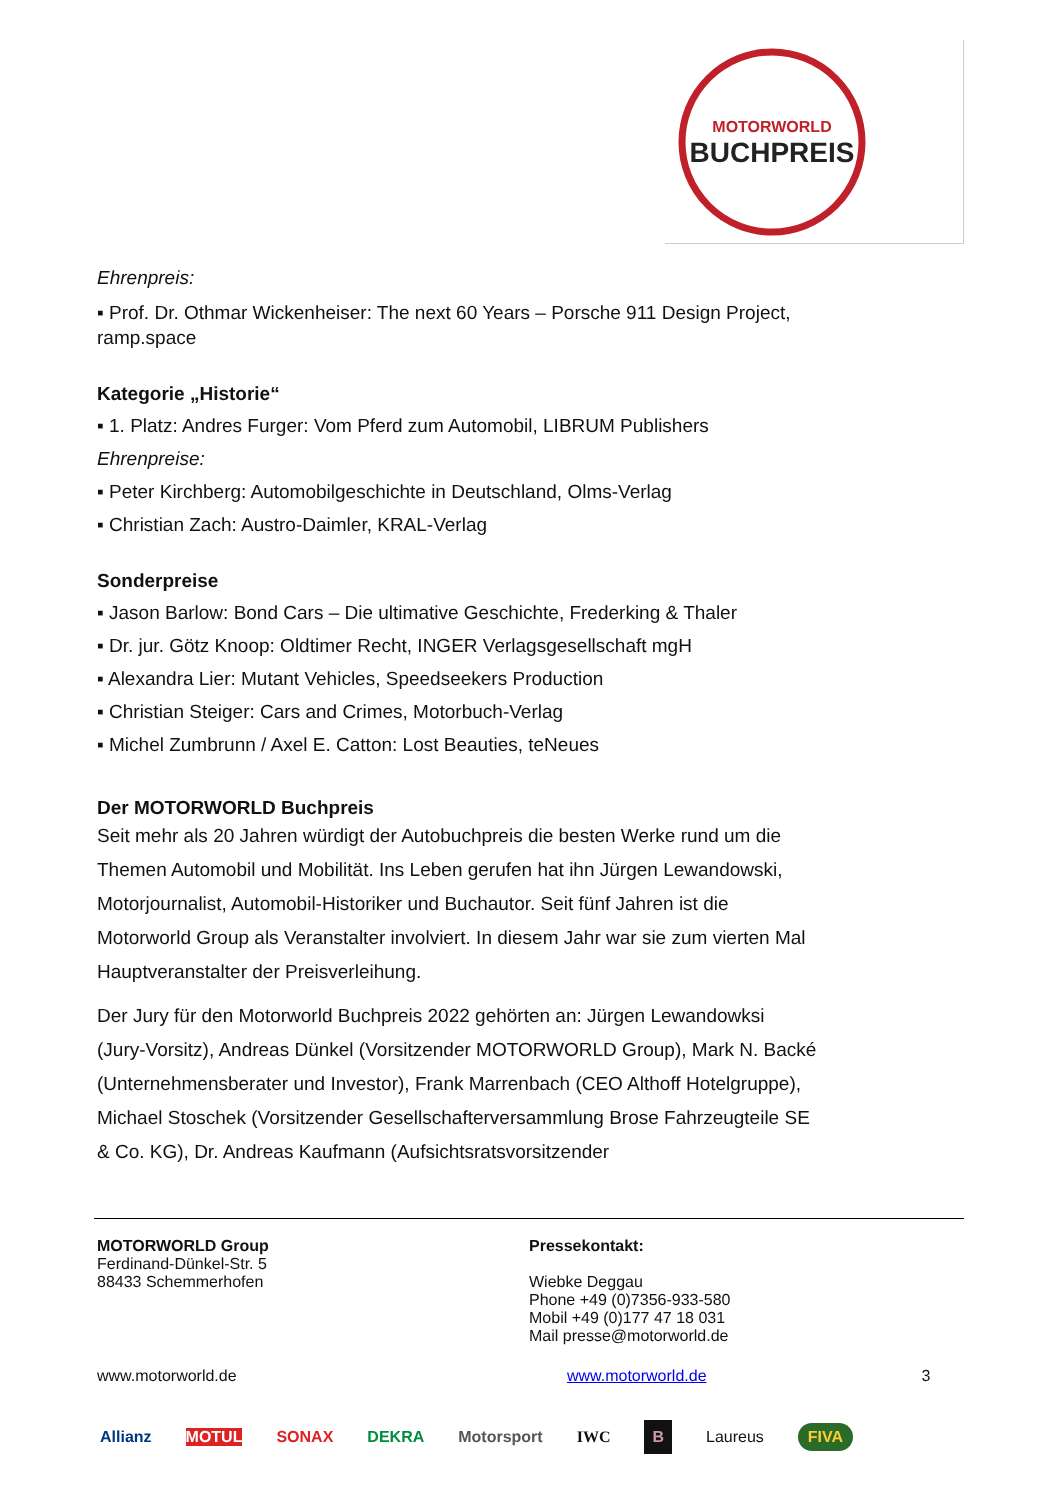MOTORWORLD
BUCHPREIS
Ehrenpreis:
▪ Prof. Dr. Othmar Wickenheiser: The next 60 Years – Porsche 911 Design Project, ramp.space
Kategorie „Historie“
▪ 1. Platz: Andres Furger: Vom Pferd zum Automobil, LIBRUM Publishers
Ehrenpreise:
▪ Peter Kirchberg: Automobilgeschichte in Deutschland, Olms-Verlag
▪ Christian Zach: Austro-Daimler, KRAL-Verlag
Sonderpreise
▪ Jason Barlow: Bond Cars – Die ultimative Geschichte, Frederking & Thaler
▪ Dr. jur. Götz Knoop: Oldtimer Recht, INGER Verlagsgesellschaft mgH
▪ Alexandra Lier: Mutant Vehicles, Speedseekers Production
▪ Christian Steiger: Cars and Crimes, Motorbuch-Verlag
▪ Michel Zumbrunn / Axel E. Catton: Lost Beauties, teNeues
Der MOTORWORLD Buchpreis
Seit mehr als 20 Jahren würdigt der Autobuchpreis die besten Werke rund um die Themen Automobil und Mobilität. Ins Leben gerufen hat ihn Jürgen Lewandowski, Motorjournalist, Automobil-Historiker und Buchautor. Seit fünf Jahren ist die Motorworld Group als Veranstalter involviert. In diesem Jahr war sie zum vierten Mal Hauptveranstalter der Preisverleihung.
Der Jury für den Motorworld Buchpreis 2022 gehörten an: Jürgen Lewandowksi (Jury-Vorsitz), Andreas Dünkel (Vorsitzender MOTORWORLD Group), Mark N. Backé (Unternehmensberater und Investor), Frank Marrenbach (CEO Althoff Hotelgruppe), Michael Stoschek (Vorsitzender Gesellschafterversammlung Brose Fahrzeugteile SE & Co. KG), Dr. Andreas Kaufmann (Aufsichtsratsvorsitzender
MOTORWORLD Group
Ferdinand-Dünkel-Str. 5
88433 Schemmerhofen
Pressekontakt:
Wiebke Deggau
Phone +49 (0)7356-933-580
Mobil +49 (0)177 47 18 031
Mail presse@motorworld.de
www.motorworld.de www.motorworld.de 3
Allianz MOTUL SONAX DEKRA Motorsport IWC B Laureus FIVA